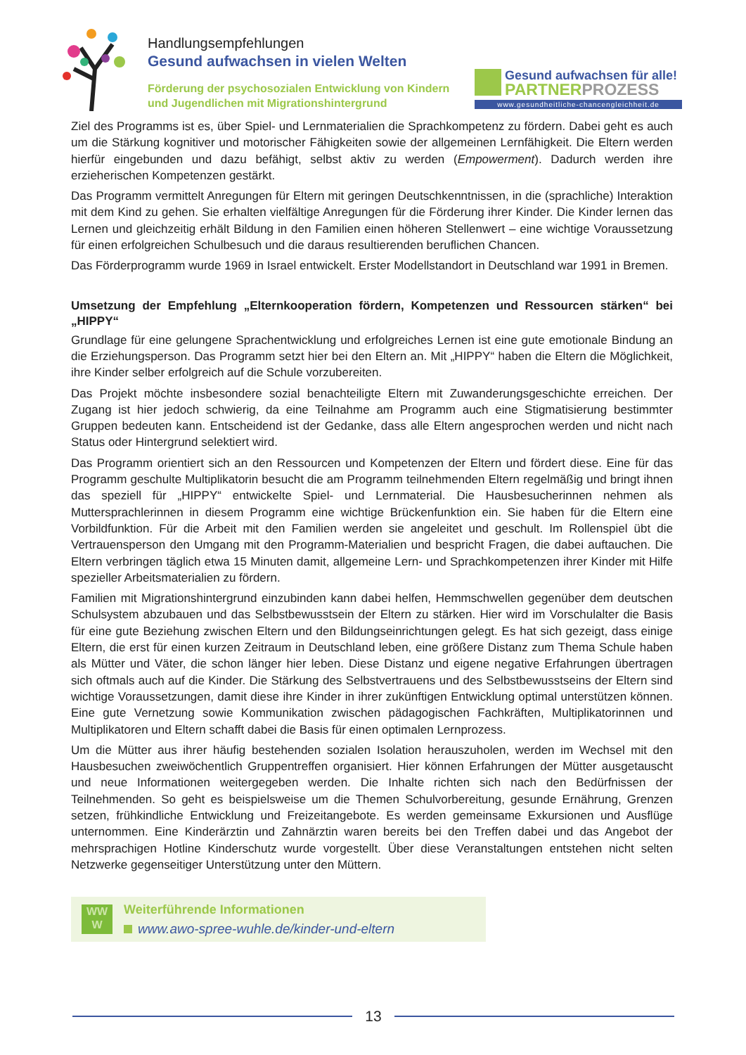Handlungsempfehlungen
Gesund aufwachsen in vielen Welten
Förderung der psychosozialen Entwicklung von Kindern und Jugendlichen mit Migrationshintergrund
Gesund aufwachsen für alle!
PARTNERPROZESS
www.gesundheitliche-chancengleichheit.de
Ziel des Programms ist es, über Spiel- und Lernmaterialien die Sprachkompetenz zu fördern. Dabei geht es auch um die Stärkung kognitiver und motorischer Fähigkeiten sowie der allgemeinen Lernfähigkeit. Die Eltern werden hierfür eingebunden und dazu befähigt, selbst aktiv zu werden (Empowerment). Dadurch werden ihre erzieherischen Kompetenzen gestärkt.
Das Programm vermittelt Anregungen für Eltern mit geringen Deutschkenntnissen, in die (sprachliche) Interaktion mit dem Kind zu gehen. Sie erhalten vielfältige Anregungen für die Förderung ihrer Kinder. Die Kinder lernen das Lernen und gleichzeitig erhält Bildung in den Familien einen höheren Stellenwert – eine wichtige Voraussetzung für einen erfolgreichen Schulbesuch und die daraus resultierenden beruflichen Chancen.
Das Förderprogramm wurde 1969 in Israel entwickelt. Erster Modellstandort in Deutschland war 1991 in Bremen.
Umsetzung der Empfehlung „Elternkooperation fördern, Kompetenzen und Ressourcen stärken“ bei „HIPPY“
Grundlage für eine gelungene Sprachentwicklung und erfolgreiches Lernen ist eine gute emotionale Bindung an die Erziehungsperson. Das Programm setzt hier bei den Eltern an. Mit „HIPPY“ haben die Eltern die Möglichkeit, ihre Kinder selber erfolgreich auf die Schule vorzubereiten.
Das Projekt möchte insbesondere sozial benachteiligte Eltern mit Zuwanderungsgeschichte erreichen. Der Zugang ist hier jedoch schwierig, da eine Teilnahme am Programm auch eine Stigmatisierung bestimmter Gruppen bedeuten kann. Entscheidend ist der Gedanke, dass alle Eltern angesprochen werden und nicht nach Status oder Hintergrund selektiert wird.
Das Programm orientiert sich an den Ressourcen und Kompetenzen der Eltern und fördert diese. Eine für das Programm geschulte Multiplikatorin besucht die am Programm teilnehmenden Eltern regelmäßig und bringt ihnen das speziell für „HIPPY“ entwickelte Spiel- und Lernmaterial. Die Hausbesucherinnen nehmen als Muttersprachlerinnen in diesem Programm eine wichtige Brückenfunktion ein. Sie haben für die Eltern eine Vorbildfunktion. Für die Arbeit mit den Familien werden sie angeleitet und geschult. Im Rollenspiel übt die Vertrauensperson den Umgang mit den Programm-Materialien und bespricht Fragen, die dabei auftauchen. Die Eltern verbringen täglich etwa 15 Minuten damit, allgemeine Lern- und Sprachkompetenzen ihrer Kinder mit Hilfe spezieller Arbeitsmaterialien zu fördern.
Familien mit Migrationshintergrund einzubinden kann dabei helfen, Hemmschwellen gegenüber dem deutschen Schulsystem abzubauen und das Selbstbewusstsein der Eltern zu stärken. Hier wird im Vorschulalter die Basis für eine gute Beziehung zwischen Eltern und den Bildungseinrichtungen gelegt. Es hat sich gezeigt, dass einige Eltern, die erst für einen kurzen Zeitraum in Deutschland leben, eine größere Distanz zum Thema Schule haben als Mütter und Väter, die schon länger hier leben. Diese Distanz und eigene negative Erfahrungen übertragen sich oftmals auch auf die Kinder. Die Stärkung des Selbstvertrauens und des Selbstbewusstseins der Eltern sind wichtige Voraussetzungen, damit diese ihre Kinder in ihrer zukünftigen Entwicklung optimal unterstützen können. Eine gute Vernetzung sowie Kommunikation zwischen pädagogischen Fachkräften, Multiplikatorinnen und Multiplikatoren und Eltern schafft dabei die Basis für einen optimalen Lernprozess.
Um die Mütter aus ihrer häufig bestehenden sozialen Isolation herauszuholen, werden im Wechsel mit den Hausbesuchen zweiwöchentlich Gruppentreffen organisiert. Hier können Erfahrungen der Mütter ausgetauscht und neue Informationen weitergegeben werden. Die Inhalte richten sich nach den Bedürfnissen der Teilnehmenden. So geht es beispielsweise um die Themen Schulvorbereitung, gesunde Ernährung, Grenzen setzen, frühkindliche Entwicklung und Freizeitangebote. Es werden gemeinsame Exkursionen und Ausflüge unternommen. Eine Kinderärztin und Zahnärztin waren bereits bei den Treffen dabei und das Angebot der mehrsprachigen Hotline Kinderschutz wurde vorgestellt. Über diese Veranstaltungen entstehen nicht selten Netzwerke gegenseitiger Unterstützung unter den Müttern.
WW
W
Weiterführende Informationen
www.awo-spree-wuhle.de/kinder-und-eltern
13